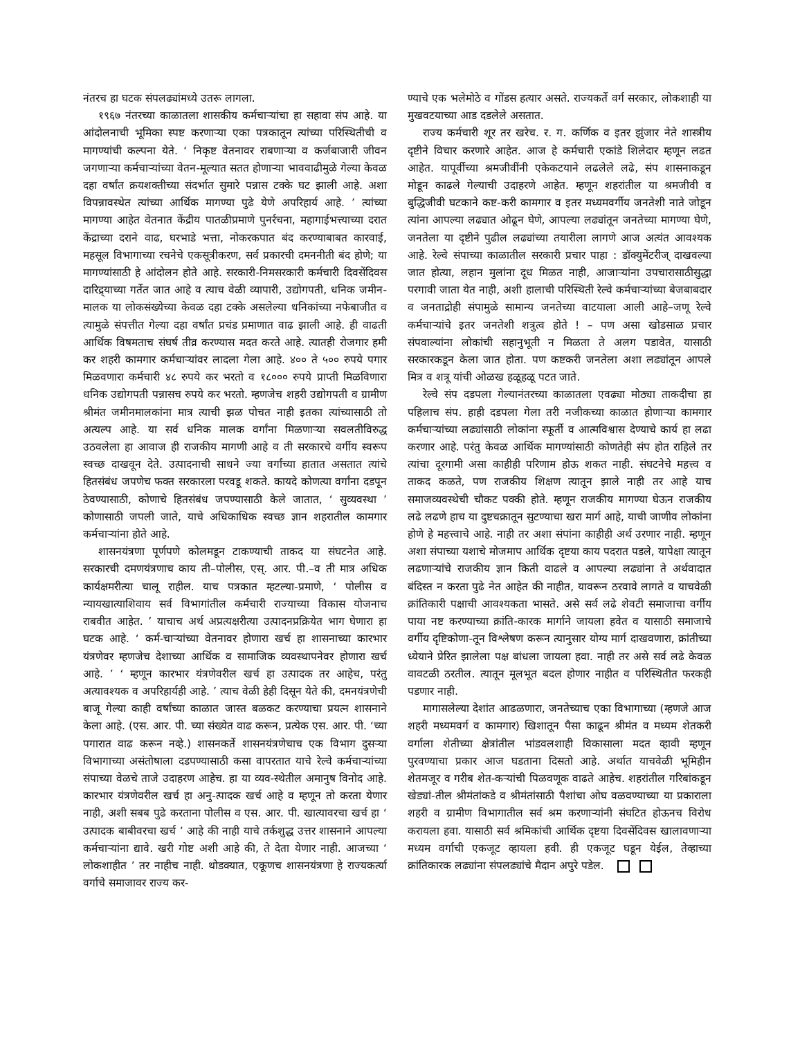नंतरच हा घटक संपलढ्यांमध्ये उतरू लागला.
१९६७ नंतरच्या काळातला शासकीय कर्मचाऱ्यांचा हा सहावा संप आहे. या आंदोलनाची भूमिका स्पष्ट करणाऱ्या एका पत्रकातून त्यांच्या परिस्थितीची व मागण्यांची कल्पना येते. ‘ निकृष्ट वेतनावर राबणाऱ्या व कर्जबाजारी जीवन जगणाऱ्या कर्मचाऱ्यांच्या वेतन-मूल्यात सतत होणाऱ्या भाववाढीमुळे गेल्या केवळ दहा वर्षांत क्रयशक्तीच्या संदर्भात सुमारे पन्नास टक्के घट झाली आहे. अशा विपन्नावस्थेत त्यांच्या आर्थिक मागण्या पुढे येणे अपरिहार्य आहे. ’ त्यांच्या मागण्या आहेत वेतनात केंद्रीय पातळीप्रमाणे पुनर्रचना, महागाईभत्त्याच्या दरात केंद्राच्या दराने वाढ, घरभाडे भत्ता, नोकरकपात बंद करण्याबाबत कारवाई, महसूल विभागाच्या रचनेचे एकसूत्रीकरण, सर्व प्रकारची दमननीती बंद होणे; या मागण्यांसाठी हे आंदोलन होते आहे. सरकारी-निमसरकारी कर्मचारी दिवसेंदिवस दारिद्र्याच्या गर्तेत जात आहे व त्याच वेळी व्यापारी, उद्योगपती, धनिक जमीन-मालक या लोकसंख्येच्या केवळ दहा टक्के असलेल्या धनिकांच्या नफेबाजीत व त्यामुळे संपत्तीत गेल्या दहा वर्षांत प्रचंड प्रमाणात वाढ झाली आहे. ही वाढती आर्थिक विषमताच संघर्ष तीव्र करण्यास मदत करते आहे. त्यातही रोजगार हमी कर शहरी कामगार कर्मचाऱ्यांवर लादला गेला आहे. ४०० ते ५०० रुपये पगार मिळवणारा कर्मचारी ४८ रुपये कर भरतो व १८००० रुपये प्राप्ती मिळविणारा धनिक उद्योगपती पन्नासच रुपये कर भरतो. म्हणजेच शहरी उद्योगपती व ग्रामीण श्रीमंत जमीनमालकांना मात्र त्याची झळ पोचत नाही इतका त्यांच्यासाठी तो अत्यल्प आहे. या सर्व धनिक मालक वर्गांना मिळणाऱ्या सवलतीविरुद्ध उठवलेला हा आवाज ही राजकीय मागणी आहे व ती सरकारचे वर्गीय स्वरूप स्वच्छ दाखवून देते. उत्पादनाची साधने ज्या वर्गांच्या हातात असतात त्यांचे हितसंबंध जपणेच फक्त सरकारला परवडू शकते. कायदे कोणत्या वर्गांना दडपून ठेवण्यासाठी, कोणाचे हितसंबंध जपण्यासाठी केले जातात, ‘ सुव्यवस्था ’ कोणासाठी जपली जाते, याचे अधिकाधिक स्वच्छ ज्ञान शहरातील कामगार कर्मचाऱ्यांना होते आहे.
शासनयंत्रणा पूर्णपणे कोलमडून टाकण्याची ताकद या संघटनेत आहे. सरकारची दमणयंत्रणाच काय ती–पोलीस, एस्. आर. पी.–व ती मात्र अधिक कार्यक्षमरीत्या चालू राहील. याच पत्रकात म्हटल्या-प्रमाणे, ‘ पोलीस व न्यायखात्याशिवाय सर्व विभागांतील कर्मचारी राज्याच्या विकास योजनाच राबवीत आहेत. ’ याचाच अर्थ अप्रत्यक्षरीत्या उत्पादनप्रक्रियेत भाग घेणारा हा घटक आहे. ‘ कर्म-चाऱ्यांच्या वेतनावर होणारा खर्च हा शासनाच्या कारभार यंत्रणेवर म्हणजेच देशाच्या आर्थिक व सामाजिक व्यवस्थापनेवर होणारा खर्च आहे. ’ ‘ म्हणून कारभार यंत्रणेवरील खर्च हा उत्पादक तर आहेच, परंतु अत्यावश्यक व अपरिहार्यही आहे. ’ त्याच वेळी हेही दिसून येते की, दमनयंत्रणेची बाजू गेल्या काही वर्षांच्या काळात जास्त बळकट करण्याचा प्रयत्न शासनाने केला आहे. (एस. आर. पी. च्या संख्येत वाढ करून, प्रत्येक एस. आर. पी. ‘च्या पगारात वाढ करून नव्हे.) शासनकर्ते शासनयंत्रणेचाच एक विभाग दुसऱ्या विभागाच्या असंतोषाला दडपण्यासाठी कसा वापरतात याचे रेल्वे कर्मचाऱ्यांच्या संपाच्या वेळचे ताजे उदाहरण आहेच. हा या व्यव-स्थेतील अमानुष विनोद आहे. कारभार यंत्रणेवरील खर्च हा अनु-त्पादक खर्च आहे व म्हणून तो करता येणार नाही, अशी सबब पुढे करताना पोलीस व एस. आर. पी. खात्यावरचा खर्च हा ‘ उत्पादक बाबीवरचा खर्च ’ आहे की नाही याचे तर्कशुद्ध उत्तर शासनाने आपल्या कर्मचाऱ्यांना द्यावे. खरी गोष्ट अशी आहे की, ते देता येणार नाही. आजच्या ‘ लोकशाहीत ’ तर नाहीच नाही. थोडक्यात, एकूणच शासनयंत्रणा हे राज्यकर्त्या वर्गाचे समाजावर राज्य कर-
ण्याचे एक भलेमोठे व गोंडस हत्यार असते. राज्यकर्ते वर्ग सरकार, लोकशाही या मुखवटयाच्या आड दडलेले असतात.
राज्य कर्मचारी शूर तर खरेच. र. ग. कर्णिक व इतर झुंजार नेते शास्त्रीय दृष्टीने विचार करणारे आहेत. आज हे कर्मचारी एकांडे शिलेदार म्हणून लढत आहेत. यापूर्वीच्या श्रमजीवींनी एकेकटयाने लढलेले लढे, संप शासनाकडून मोडून काढले गेल्याची उदाहरणे आहेत. म्हणून शहरांतील या श्रमजीवी व बुद्धिजीवी घटकाने कष्ट-करी कामगार व इतर मध्यमवर्गीय जनतेशी नाते जोडून त्यांना आपल्या लढ्यात ओढून घेणे, आपल्या लढ्यांतून जनतेच्या मागण्या घेणे, जनतेला या दृष्टीने पुढील लढ्यांच्या तयारीला लागणे आज अत्यंत आवश्यक आहे. रेल्वे संपाच्या काळातील सरकारी प्रचार पाहा : डॉक्युमेंटरीज् दाखवल्या जात होत्या, लहान मुलांना दूध मिळत नाही, आजाऱ्यांना उपचारासाठीसुद्धा परगावी जाता येत नाही, अशी हालाची परिस्थिती रेल्वे कर्मचाऱ्यांच्या बेजबाबदार व जनताद्रोही संपामुळे सामान्य जनतेच्या वाटयाला आली आहे–जणू रेल्वे कर्मचाऱ्यांचे इतर जनतेशी शत्रुत्व होते ! – पण असा खोडसाळ प्रचार संपवाल्यांना लोकांची सहानुभूती न मिळता ते अलग पडावेत, यासाठी सरकारकडून केला जात होता. पण कष्टकरी जनतेला अशा लढ्यांतून आपले मित्र व शत्रू यांची ओळख हळूहळू पटत जाते.
रेल्वे संप दडपला गेल्यानंतरच्या काळातला एवढ्या मोठ्या ताकदीचा हा पहिलाच संप. हाही दडपला गेला तरी नजीकच्या काळात होणाऱ्या कामगार कर्मचाऱ्यांच्या लढ्यांसाठी लोकांना स्फूर्ती व आत्मविश्वास देण्याचे कार्य हा लढा करणार आहे. परंतु केवळ आर्थिक मागण्यांसाठी कोणतेही संप होत राहिले तर त्यांचा दूरगामी असा काहीही परिणाम होऊ शकत नाही. संघटनेचे महत्त्व व ताकद कळते, पण राजकीय शिक्षण त्यातून झाले नाही तर आहे याच समाजव्यवस्थेची चौकट पक्की होते. म्हणून राजकीय मागण्या घेऊन राजकीय लढे लढणे हाच या दुष्टचक्रातून सुटण्याचा खरा मार्ग आहे, याची जाणीव लोकांना होणे हे महत्त्वाचे आहे. नाही तर अशा संपांना काहीही अर्थ उरणार नाही. म्हणून अशा संपाच्या यशाचे मोजमाप आर्थिक दृष्टया काय पदरात पडले, यापेक्षा त्यातून लढणाऱ्यांचे राजकीय ज्ञान किती वाढले व आपल्या लढ्यांना ते अर्थवादात बंदिस्त न करता पुढे नेत आहेत की नाहीत, यावरून ठरवावे लागते व याचवेळी क्रांतिकारी पक्षाची आवश्यकता भासते. असे सर्व लढे शेवटी समाजाचा वर्गीय पाया नष्ट करण्याच्या क्रांति-कारक मार्गाने जायला हवेत व यासाठी समाजाचे वर्गीय दृष्टिकोणा-तून विश्लेषण करून त्यानुसार योग्य मार्ग दाखवणारा, क्रांतीच्या ध्येयाने प्रेरित झालेला पक्ष बांधला जायला हवा. नाही तर असे सर्व लढे केवळ वावटळी ठरतील. त्यातून मूलभूत बदल होणार नाहीत व परिस्थितीत फरकही पडणार नाही.
मागासलेल्या देशांत आढळणारा, जनतेच्याच एका विभागाच्या (म्हणजे आज शहरी मध्यमवर्ग व कामगार) खिशातून पैसा काढून श्रीमंत व मध्यम शेतकरी वर्गाला शेतीच्या क्षेत्रांतील भांडवलशाही विकासाला मदत व्हावी म्हणून पुरवण्याचा प्रकार आज घडताना दिसतो आहे. अर्थात याचवेळी भूमिहीन शेतमजूर व गरीब शेत-कऱ्यांची पिळवणूक वाढते आहेच. शहरांतील गरिबांकडून खेड्यां-तील श्रीमंतांकडे व श्रीमंतांसाठी पैशांचा ओघ वळवण्याच्या या प्रकाराला शहरी व ग्रामीण विभागातील सर्व श्रम करणाऱ्यांनी संघटित होऊनच विरोध करायला हवा. यासाठी सर्व श्रमिकांची आर्थिक दृष्टया दिवसेंदिवस खालावणाऱ्या मध्यम वर्गाची एकजूट व्हायला हवी. ही एकजूट घडून येईल, तेव्हाच्या क्रांतिकारक लढ्यांना संपलढ्यांचे मैदान अपुरे पडेल.